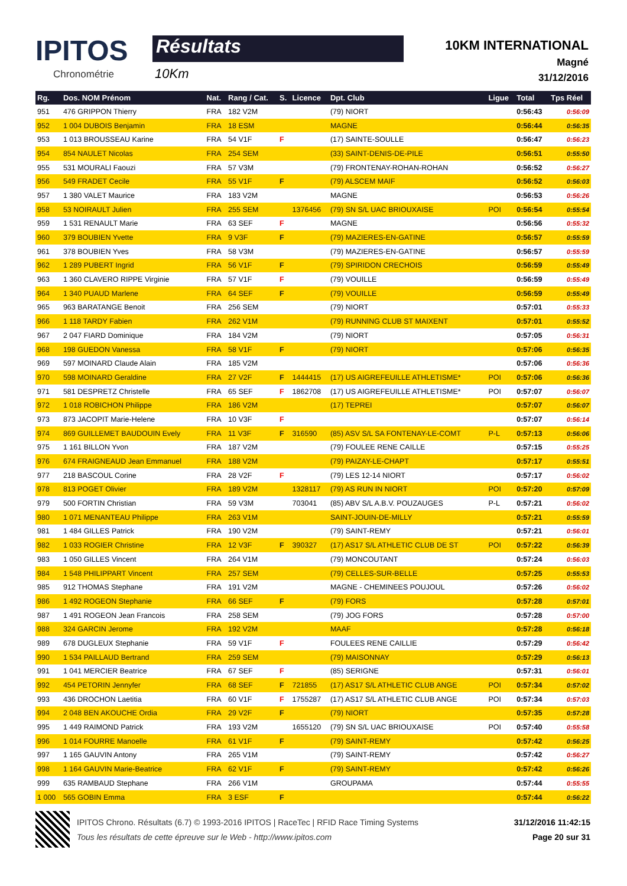IPITOS
Chronométrie
Résultats
10Km
10KM INTERNATIONAL
Magné
31/12/2016
| Rg. | Dos. NOM Prénom | Nat. | Rang / Cat. | S. | Licence | Dpt. Club | Ligue | Total | Tps Réel |
| --- | --- | --- | --- | --- | --- | --- | --- | --- | --- |
| 951 | 476 GRIPPON Thierry | FRA | 182 V2M | | | (79) NIORT | | 0:56:43 | 0:56:09 |
| 952 | 1 004 DUBOIS Benjamin | FRA | 18 ESM | | | MAGNE | | 0:56:44 | 0:56:35 |
| 953 | 1 013 BROUSSEAU Karine | FRA | 54 V1F | F | | (17) SAINTE-SOULLE | | 0:56:47 | 0:56:23 |
| 954 | 854 NAULET Nicolas | FRA | 254 SEM | | | (33) SAINT-DENIS-DE-PILE | | 0:56:51 | 0:55:50 |
| 955 | 531 MOURALI Faouzi | FRA | 57 V3M | | | (79) FRONTENAY-ROHAN-ROHAN | | 0:56:52 | 0:56:27 |
| 956 | 549 FRADET Cecile | FRA | 55 V1F | F | | (79) ALSCEM MAIF | | 0:56:52 | 0:56:03 |
| 957 | 1 380 VALET Maurice | FRA | 183 V2M | | | MAGNE | | 0:56:53 | 0:56:26 |
| 958 | 53 NOIRAULT Julien | FRA | 255 SEM | | 1376456 | (79) SN S/L UAC BRIOUXAISE | POI | 0:56:54 | 0:55:54 |
| 959 | 1 531 RENAULT Marie | FRA | 63 SEF | F | | MAGNE | | 0:56:56 | 0:55:32 |
| 960 | 379 BOUBIEN Yvette | FRA | 9 V3F | F | | (79) MAZIERES-EN-GATINE | | 0:56:57 | 0:55:59 |
| 961 | 378 BOUBIEN Yves | FRA | 58 V3M | | | (79) MAZIERES-EN-GATINE | | 0:56:57 | 0:55:59 |
| 962 | 1 289 PUBERT Ingrid | FRA | 56 V1F | F | | (79) SPIRIDON CRECHOIS | | 0:56:59 | 0:55:49 |
| 963 | 1 360 CLAVERO RIPPE Virginie | FRA | 57 V1F | F | | (79) VOUILLE | | 0:56:59 | 0:55:49 |
| 964 | 1 340 PUAUD Marlene | FRA | 64 SEF | F | | (79) VOUILLE | | 0:56:59 | 0:55:49 |
| 965 | 963 BARATANGE Benoit | FRA | 256 SEM | | | (79) NIORT | | 0:57:01 | 0:55:33 |
| 966 | 1 118 TARDY Fabien | FRA | 262 V1M | | | (79) RUNNING CLUB ST MAIXENT | | 0:57:01 | 0:55:52 |
| 967 | 2 047 FIARD Dominique | FRA | 184 V2M | | | (79) NIORT | | 0:57:05 | 0:56:31 |
| 968 | 198 GUEDON Vanessa | FRA | 58 V1F | F | | (79) NIORT | | 0:57:06 | 0:56:35 |
| 969 | 597 MOINARD Claude Alain | FRA | 185 V2M | | | | | 0:57:06 | 0:56:36 |
| 970 | 598 MOINARD Geraldine | FRA | 27 V2F | F | 1444415 | (17) US AIGREFEUILLE ATHLETISME* | POI | 0:57:06 | 0:56:36 |
| 971 | 581 DESPRETZ Christelle | FRA | 65 SEF | F | 1862708 | (17) US AIGREFEUILLE ATHLETISME* | POI | 0:57:07 | 0:56:07 |
| 972 | 1 018 ROBICHON Philippe | FRA | 186 V2M | | | (17) TEPREI | | 0:57:07 | 0:56:07 |
| 973 | 873 JACOPIT Marie-Helene | FRA | 10 V3F | F | | | | 0:57:07 | 0:56:14 |
| 974 | 869 GUILLEMET BAUDOUIN Evely | FRA | 11 V3F | F | 316590 | (85) ASV S/L SA FONTENAY-LE-COMT | P-L | 0:57:13 | 0:56:06 |
| 975 | 1 161 BILLON Yvon | FRA | 187 V2M | | | (79) FOULEE RENE CAILLE | | 0:57:15 | 0:55:25 |
| 976 | 674 FRAIGNEAUD Jean Emmanuel | FRA | 188 V2M | | | (79) PAIZAY-LE-CHAPT | | 0:57:17 | 0:55:51 |
| 977 | 218 BASCOUL Corine | FRA | 28 V2F | F | | (79) LES 12-14 NIORT | | 0:57:17 | 0:56:02 |
| 978 | 813 POGET Olivier | FRA | 189 V2M | | 1328117 | (79) AS RUN IN NIORT | POI | 0:57:20 | 0:57:09 |
| 979 | 500 FORTIN Christian | FRA | 59 V3M | | 703041 | (85) ABV S/L A.B.V. POUZAUGES | P-L | 0:57:21 | 0:56:02 |
| 980 | 1 071 MENANTEAU Philippe | FRA | 263 V1M | | | SAINT-JOUIN-DE-MILLY | | 0:57:21 | 0:55:59 |
| 981 | 1 484 GILLES Patrick | FRA | 190 V2M | | | (79) SAINT-REMY | | 0:57:21 | 0:56:01 |
| 982 | 1 033 ROGIER Christine | FRA | 12 V3F | F | 390327 | (17) AS17 S/L ATHLETIC CLUB DE ST | POI | 0:57:22 | 0:56:39 |
| 983 | 1 050 GILLES Vincent | FRA | 264 V1M | | | (79) MONCOUTANT | | 0:57:24 | 0:56:03 |
| 984 | 1 548 PHILIPPART Vincent | FRA | 257 SEM | | | (79) CELLES-SUR-BELLE | | 0:57:25 | 0:55:53 |
| 985 | 912 THOMAS Stephane | FRA | 191 V2M | | | MAGNE - CHEMINEES POUJOUL | | 0:57:26 | 0:56:02 |
| 986 | 1 492 ROGEON Stephanie | FRA | 66 SEF | F | | (79) FORS | | 0:57:28 | 0:57:01 |
| 987 | 1 491 ROGEON Jean Francois | FRA | 258 SEM | | | (79) JOG FORS | | 0:57:28 | 0:57:00 |
| 988 | 324 GARCIN Jerome | FRA | 192 V2M | | | MAAF | | 0:57:28 | 0:56:18 |
| 989 | 678 DUGLEUX Stephanie | FRA | 59 V1F | F | | FOULEES RENE CAILLIE | | 0:57:29 | 0:56:42 |
| 990 | 1 534 PAILLAUD Bertrand | FRA | 259 SEM | | | (79) MAISONNAY | | 0:57:29 | 0:56:13 |
| 991 | 1 041 MERCIER Beatrice | FRA | 67 SEF | F | | (85) SERIGNE | | 0:57:31 | 0:56:01 |
| 992 | 454 PETORIN Jennyfer | FRA | 68 SEF | F | 721855 | (17) AS17 S/L ATHLETIC CLUB ANGE | POI | 0:57:34 | 0:57:02 |
| 993 | 436 DROCHON Laetitia | FRA | 60 V1F | F | 1755287 | (17) AS17 S/L ATHLETIC CLUB ANGE | POI | 0:57:34 | 0:57:03 |
| 994 | 2 048 BEN AKOUCHE Ordia | FRA | 29 V2F | F | | (79) NIORT | | 0:57:35 | 0:57:28 |
| 995 | 1 449 RAIMOND Patrick | FRA | 193 V2M | | 1655120 | (79) SN S/L UAC BRIOUXAISE | POI | 0:57:40 | 0:55:58 |
| 996 | 1 014 FOURRE Manoelle | FRA | 61 V1F | F | | (79) SAINT-REMY | | 0:57:42 | 0:56:25 |
| 997 | 1 165 GAUVIN Antony | FRA | 265 V1M | | | (79) SAINT-REMY | | 0:57:42 | 0:56:27 |
| 998 | 1 164 GAUVIN Marie-Beatrice | FRA | 62 V1F | F | | (79) SAINT-REMY | | 0:57:42 | 0:56:26 |
| 999 | 635 RAMBAUD Stephane | FRA | 266 V1M | | | GROUPAMA | | 0:57:44 | 0:55:55 |
| 1 000 | 565 GOBIN Emma | FRA | 3 ESF | F | | | | 0:57:44 | 0:56:22 |
IPITOS Chrono. Résultats (6.7) © 1993-2016 IPITOS | RaceTec | RFID Race Timing Systems
Tous les résultats de cette épreuve sur le Web - http://www.ipitos.com
31/12/2016 11:42:15
Page 20 sur 31